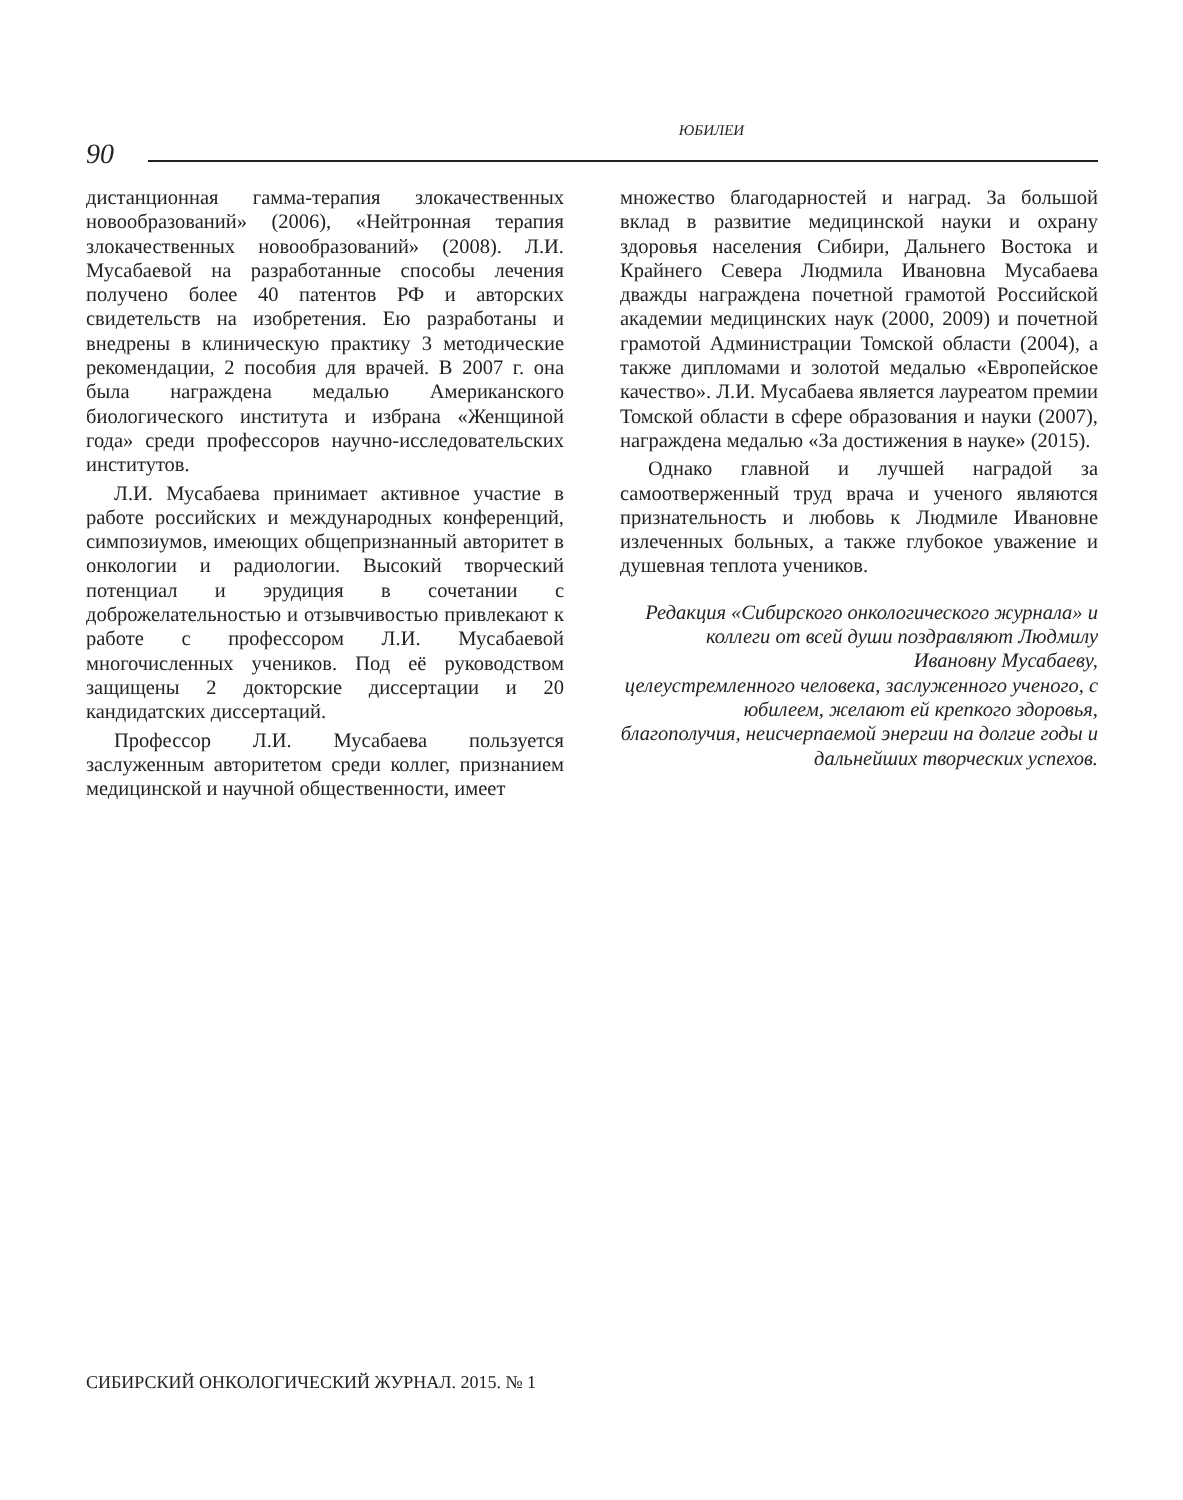ЮБИЛЕИ
90
дистанционная гамма-терапия злокачественных новообразований» (2006), «Нейтронная терапия злокачественных новообразований» (2008). Л.И. Мусабаевой на разработанные способы лечения получено более 40 патентов РФ и авторских свидетельств на изобретения. Ею разработаны и внедрены в клиническую практику 3 методические рекомендации, 2 пособия для врачей. В 2007 г. она была награждена медалью Американского биологического института и избрана «Женщиной года» среди профессоров научно-исследовательских институтов.
Л.И. Мусабаева принимает активное участие в работе российских и международных конференций, симпозиумов, имеющих общепризнанный авторитет в онкологии и радиологии. Высокий творческий потенциал и эрудиция в сочетании с доброжелательностью и отзывчивостью привлекают к работе с профессором Л.И. Мусабаевой многочисленных учеников. Под её руководством защищены 2 докторские диссертации и 20 кандидатских диссертаций.
Профессор Л.И. Мусабаева пользуется заслуженным авторитетом среди коллег, признанием медицинской и научной общественности, имеет
множество благодарностей и наград. За большой вклад в развитие медицинской науки и охрану здоровья населения Сибири, Дальнего Востока и Крайнего Севера Людмила Ивановна Мусабаева дважды награждена почетной грамотой Российской академии медицинских наук (2000, 2009) и почетной грамотой Администрации Томской области (2004), а также дипломами и золотой медалью «Европейское качество». Л.И. Мусабаева является лауреатом премии Томской области в сфере образования и науки (2007), награждена медалью «За достижения в науке» (2015).
Однако главной и лучшей наградой за самоотверженный труд врача и ученого являются признательность и любовь к Людмиле Ивановне излеченных больных, а также глубокое уважение и душевная теплота учеников.
Редакция «Сибирского онкологического журнала» и коллеги от всей души поздравляют Людмилу Ивановну Мусабаеву,
целеустремленного человека, заслуженного ученого, с юбилеем, желают ей крепкого здоровья, благополучия, неисчерпаемой энергии на долгие годы и дальнейших творческих успехов.
СИБИРСКИЙ ОНКОЛОГИЧЕСКИЙ ЖУРНАЛ. 2015. № 1